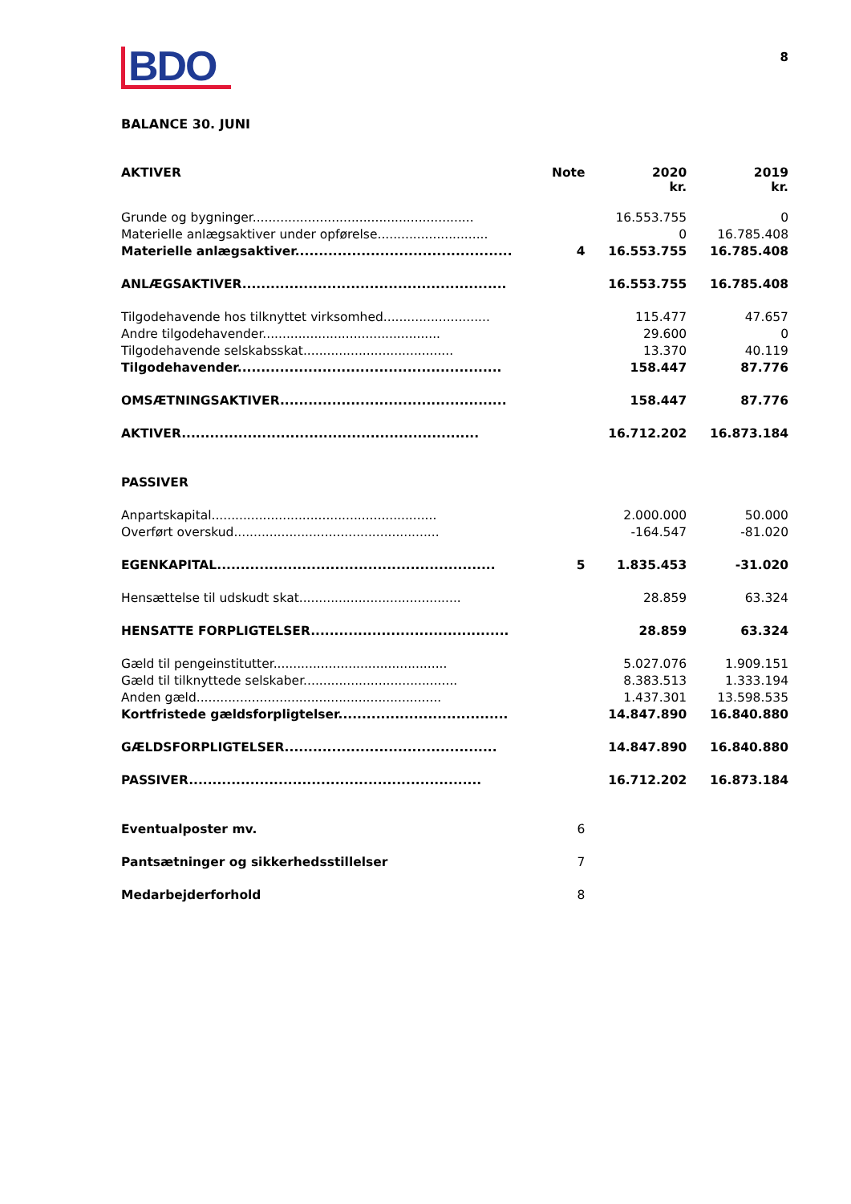BDO
8
BALANCE 30. JUNI
| AKTIVER | Note | 2020 kr. | 2019 kr. |
| --- | --- | --- | --- |
| Grunde og bygninger........................................................ | | 16.553.755 | 0 |
| Materielle anlægsaktiver under opførelse............................ | | 0 | 16.785.408 |
| Materielle anlægsaktiver.............................................. | 4 | 16.553.755 | 16.785.408 |
| ANLÆGSAKTIVER........................................................ | | 16.553.755 | 16.785.408 |
| Tilgodehavende hos tilknyttet virksomhed........................... | | 115.477 | 47.657 |
| Andre tilgodehavender............................................. | | 29.600 | 0 |
| Tilgodehavende selskabsskat...................................... | | 13.370 | 40.119 |
| Tilgodehavender........................................................ | | 158.447 | 87.776 |
| OMSÆTNINGSAKTIVER................................................ | | 158.447 | 87.776 |
| AKTIVER............................................................... | | 16.712.202 | 16.873.184 |
| PASSIVER | | | |
| Anpartskapital......................................................... | | 2.000.000 | 50.000 |
| Overført overskud.................................................... | | -164.547 | -81.020 |
| EGENKAPITAL........................................................... | 5 | 1.835.453 | -31.020 |
| Hensættelse til udskudt skat......................................... | | 28.859 | 63.324 |
| HENSATTE FORPLIGTELSER.......................................... | | 28.859 | 63.324 |
| Gæld til pengeinstitutter............................................ | | 5.027.076 | 1.909.151 |
| Gæld til tilknyttede selskaber....................................... | | 8.383.513 | 1.333.194 |
| Anden gæld.............................................................. | | 1.437.301 | 13.598.535 |
| Kortfristede gældsforpligtelser.................................... | | 14.847.890 | 16.840.880 |
| GÆLDSFORPLIGTELSER............................................. | | 14.847.890 | 16.840.880 |
| PASSIVER.............................................................. | | 16.712.202 | 16.873.184 |
| Eventualposter mv. | 6 | | |
| Pantsætninger og sikkerhedsstillelser | 7 | | |
| Medarbejderforhold | 8 | | |